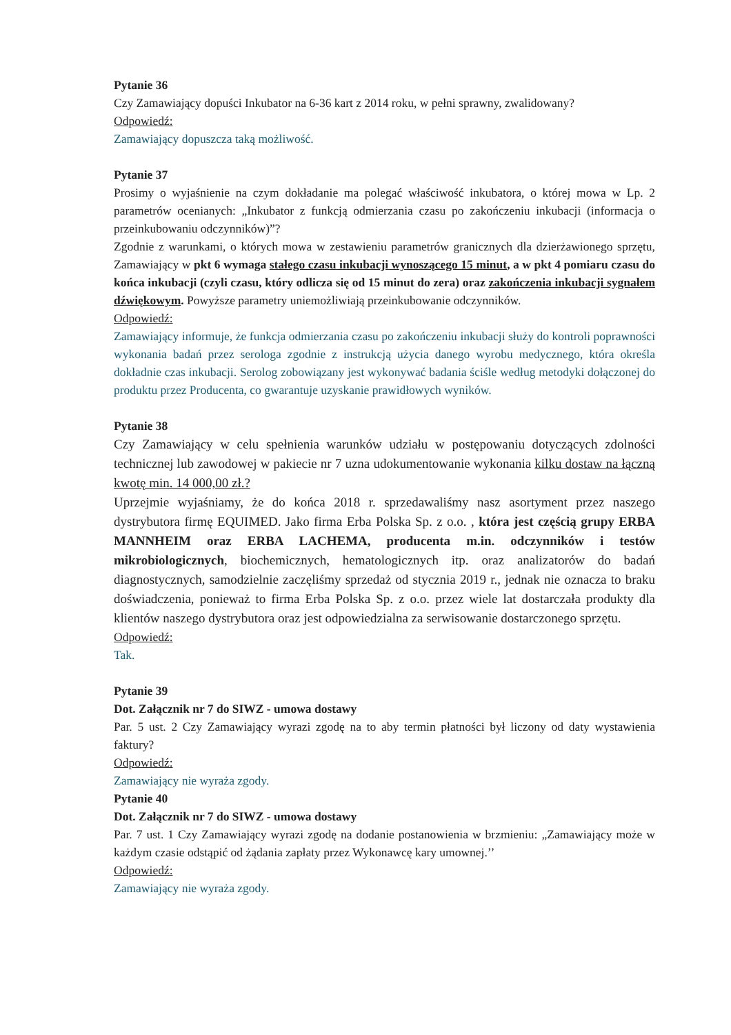Pytanie 36
Czy Zamawiający dopuści Inkubator na 6-36 kart z 2014 roku, w pełni sprawny, zwalidowany?
Odpowiedź:
Zamawiający dopuszcza taką możliwość.
Pytanie 37
Prosimy o wyjaśnienie na czym dokładanie ma polegać właściwość inkubatora, o której mowa w Lp. 2 parametrów ocenianych: „Inkubator z funkcją odmierzania czasu po zakończeniu inkubacji (informacja o przeinkubowaniu odczynników)”?
Zgodnie z warunkami, o których mowa w zestawieniu parametrów granicznych dla dzierżawionego sprzętu, Zamawiający w pkt 6 wymaga stałego czasu inkubacji wynoszącego 15 minut, a w pkt 4 pomiaru czasu do końca inkubacji (czyli czasu, który odlicza się od 15 minut do zera) oraz zakończenia inkubacji sygnałem dźwiękowym. Powyższe parametry uniemożliwiają przeinkubowanie odczynników.
Odpowiedź:
Zamawiający informuje, że funkcja odmierzania czasu po zakończeniu inkubacji służy do kontroli poprawności wykonania badań przez serologa zgodnie z instrukcją użycia danego wyrobu medycznego, która określa dokładnie czas inkubacji. Serolog zobowiązany jest wykonywać badania ściśle według metodyki dołączonej do produktu przez Producenta, co gwarantuje uzyskanie prawidłowych wyników.
Pytanie 38
Czy Zamawiający w celu spełnienia warunków udziału w postępowaniu dotyczących zdolności technicznej lub zawodowej w pakiecie nr 7 uzna udokumentowanie wykonania kilku dostaw na łączną kwotę min. 14 000,00 zł.?
Uprzejmie wyjaśniamy, że do końca 2018 r. sprzedawaliśmy nasz asortyment przez naszego dystrybutora firmę EQUIMED. Jako firma Erba Polska Sp. z o.o. , która jest częścią grupy ERBA MANNHEIM oraz ERBA LACHEMA, producenta m.in. odczynników i testów mikrobiologicznych, biochemicznych, hematologicznych itp. oraz analizatorów do badań diagnostycznych, samodzielnie zaczęliśmy sprzedaż od stycznia 2019 r., jednak nie oznacza to braku doświadczenia, ponieważ to firma Erba Polska Sp. z o.o. przez wiele lat dostarczała produkty dla klientów naszego dystrybutora oraz jest odpowiedzialna za serwisowanie dostarczonego sprzętu.
Odpowiedź:
Tak.
Pytanie 39
Dot. Załącznik nr 7 do SIWZ - umowa dostawy
Par. 5 ust. 2 Czy Zamawiający wyrazi zgodę na to aby termin płatności był liczony od daty wystawienia faktury?
Odpowiedź:
Zamawiający nie wyraża zgody.
Pytanie 40
Dot. Załącznik nr 7 do SIWZ - umowa dostawy
Par. 7 ust. 1 Czy Zamawiający wyrazi zgodę na dodanie postanowienia w brzmieniu: „Zamawiający może w każdym czasie odstąpić od żądania zapłaty przez Wykonawcę kary umownej.’’
Odpowiedź:
Zamawiający nie wyraża zgody.